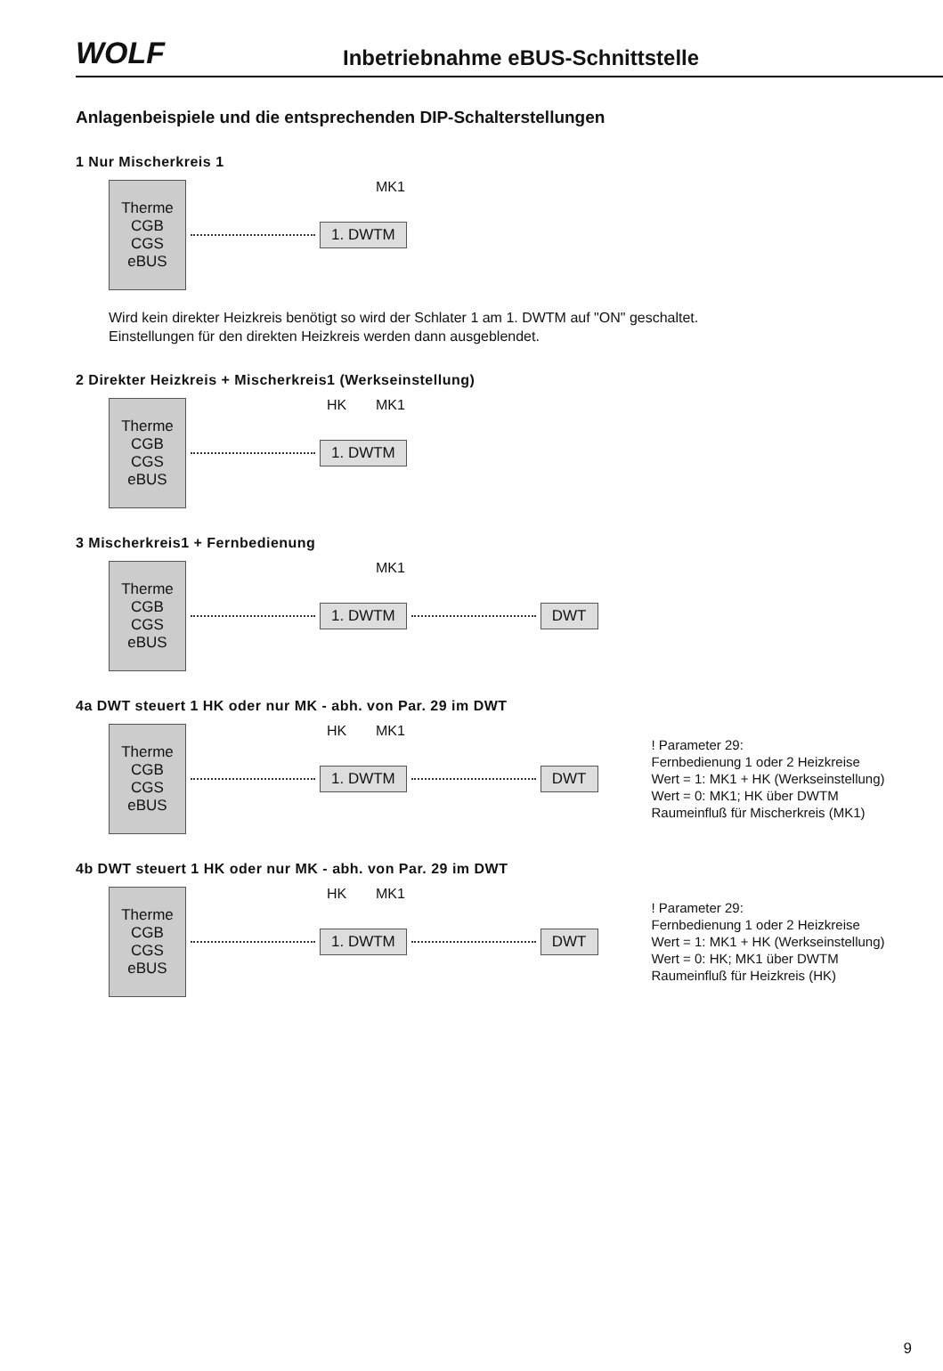WOLF
Inbetriebnahme eBUS-Schnittstelle
Anlagenbeispiele und die entsprechenden DIP-Schalterstellungen
1 Nur Mischerkreis 1
Therme
CGB
CGS
eBUS
1. DWTM
MK1
Wird kein direkter Heizkreis benötigt so wird der Schlater 1 am 1. DWTM auf "ON" geschaltet.
Einstellungen für den direkten Heizkreis werden dann ausgeblendet.
2 Direkter Heizkreis + Mischerkreis1 (Werkseinstellung)
Therme
CGB
CGS
eBUS
1. DWTM
HK MK1
3 Mischerkreis1 + Fernbedienung
Therme
CGB
CGS
eBUS
1. DWTM DWT
MK1
4a DWT steuert 1 HK oder nur MK - abh. von Par. 29 im DWT
Therme
CGB
CGS
eBUS
1. DWTM DWT
! Parameter 29:
Fernbedienung 1 oder 2 Heizkreise
Wert = 1: MK1 + HK (Werkseinstellung)
Wert = 0: MK1; HK über DWTM
Raumeinfluß für Mischerkreis (MK1)
HK MK1
4b DWT steuert 1 HK oder nur MK - abh. von Par. 29 im DWT
Therme
CGB
CGS
eBUS
1. DWTM DWT
! Parameter 29:
Fernbedienung 1 oder 2 Heizkreise
Wert = 1: MK1 + HK (Werkseinstellung)
Wert = 0: HK; MK1 über DWTM
Raumeinfluß für Heizkreis (HK)
HK MK1
9